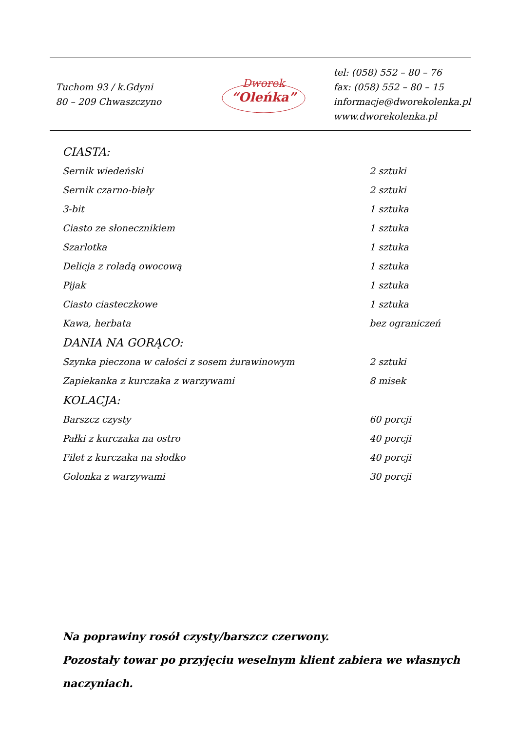Tuchom 93 / k.Gdyni
80 – 209 Chwaszczyno
Dworek
“Oleńka”
tel: (058) 552 – 80 – 76
fax: (058) 552 – 80 – 15
informacje@dworekolenka.pl
www.dworekolenka.pl
CIASTA:
| Sernik wiedeński | 2 sztuki |
| Sernik czarno-biały | 2 sztuki |
| 3-bit | 1 sztuka |
| Ciasto ze słonecznikiem | 1 sztuka |
| Szarlotka | 1 sztuka |
| Delicja z roladą owocową | 1 sztuka |
| Pijak | 1 sztuka |
| Ciasto ciasteczkowe | 1 sztuka |
| Kawa, herbata | bez ograniczeń |
DANIA NA GORĄCO:
| Szynka pieczona w całości z sosem żurawinowym | 2 sztuki |
| Zapiekanka z kurczaka z warzywami | 8 misek |
KOLACJA:
| Barszcz czysty | 60 porcji |
| Pałki z kurczaka na ostro | 40 porcji |
| Filet z kurczaka na słodko | 40 porcji |
| Golonka z warzywami | 30 porcji |
Na poprawiny rosół czysty/barszcz czerwony.
Pozostały towar po przyjęciu weselnym klient zabiera we własnych naczyniach.